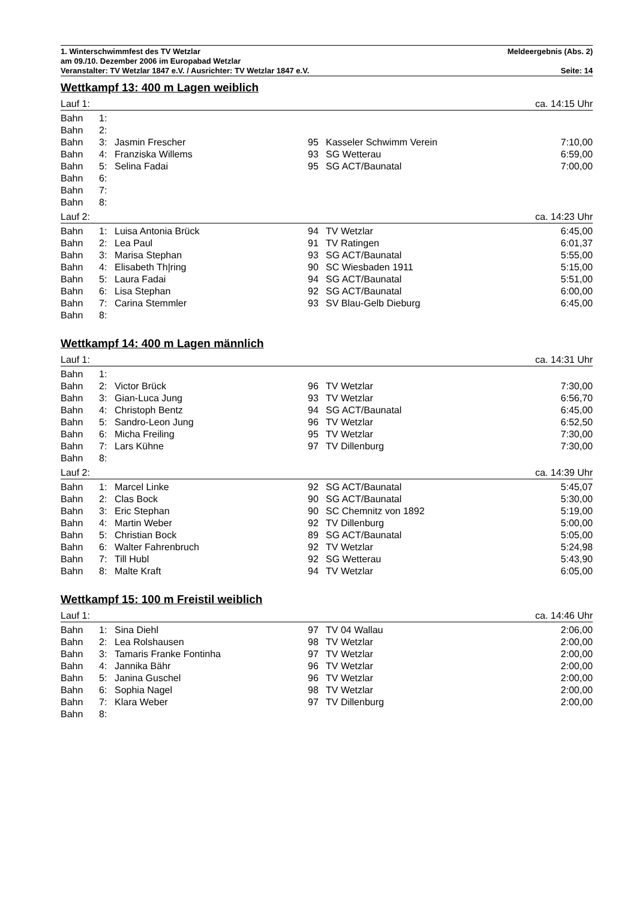1. Winterschwimmfest des TV Wetzlar Meldeergebnis (Abs. 2)
am 09./10. Dezember 2006 im Europabad Wetzlar
Veranstalter: TV Wetzlar 1847 e.V. / Ausrichter: TV Wetzlar 1847 e.V. Seite: 14
Wettkampf 13: 400 m Lagen weiblich
Lauf 1: ca. 14:15 Uhr
| Bahn | 1: | | | | |
| Bahn | 2: | | | | |
| Bahn | 3: | Jasmin Frescher | 95 | Kasseler Schwimm Verein | 7:10,00 |
| Bahn | 4: | Franziska Willems | 93 | SG Wetterau | 6:59,00 |
| Bahn | 5: | Selina Fadai | 95 | SG ACT/Baunatal | 7:00,00 |
| Bahn | 6: | | | | |
| Bahn | 7: | | | | |
| Bahn | 8: | | | | |
Lauf 2: ca. 14:23 Uhr
| Bahn | 1: | Luisa Antonia Brück | 94 | TV Wetzlar | 6:45,00 |
| Bahn | 2: | Lea Paul | 91 | TV Ratingen | 6:01,37 |
| Bahn | 3: | Marisa Stephan | 93 | SG ACT/Baunatal | 5:55,00 |
| Bahn | 4: | Elisabeth Th/ring | 90 | SC Wiesbaden 1911 | 5:15,00 |
| Bahn | 5: | Laura Fadai | 94 | SG ACT/Baunatal | 5:51,00 |
| Bahn | 6: | Lisa Stephan | 92 | SG ACT/Baunatal | 6:00,00 |
| Bahn | 7: | Carina Stemmler | 93 | SV Blau-Gelb Dieburg | 6:45,00 |
| Bahn | 8: | | | | |
Wettkampf 14: 400 m Lagen männlich
Lauf 1: ca. 14:31 Uhr
| Bahn | 1: | | | | |
| Bahn | 2: | Victor Brück | 96 | TV Wetzlar | 7:30,00 |
| Bahn | 3: | Gian-Luca Jung | 93 | TV Wetzlar | 6:56,70 |
| Bahn | 4: | Christoph Bentz | 94 | SG ACT/Baunatal | 6:45,00 |
| Bahn | 5: | Sandro-Leon Jung | 96 | TV Wetzlar | 6:52,50 |
| Bahn | 6: | Micha Freiling | 95 | TV Wetzlar | 7:30,00 |
| Bahn | 7: | Lars Kühne | 97 | TV Dillenburg | 7:30,00 |
| Bahn | 8: | | | | |
Lauf 2: ca. 14:39 Uhr
| Bahn | 1: | Marcel Linke | 92 | SG ACT/Baunatal | 5:45,07 |
| Bahn | 2: | Clas Bock | 90 | SG ACT/Baunatal | 5:30,00 |
| Bahn | 3: | Eric Stephan | 90 | SC Chemnitz von 1892 | 5:19,00 |
| Bahn | 4: | Martin Weber | 92 | TV Dillenburg | 5:00,00 |
| Bahn | 5: | Christian Bock | 89 | SG ACT/Baunatal | 5:05,00 |
| Bahn | 6: | Walter Fahrenbruch | 92 | TV Wetzlar | 5:24,98 |
| Bahn | 7: | Till Hubl | 92 | SG Wetterau | 5:43,90 |
| Bahn | 8: | Malte Kraft | 94 | TV Wetzlar | 6:05,00 |
Wettkampf 15: 100 m Freistil weiblich
Lauf 1: ca. 14:46 Uhr
| Bahn | 1: | Sina Diehl | 97 | TV 04 Wallau | 2:06,00 |
| Bahn | 2: | Lea Rolshausen | 98 | TV Wetzlar | 2:00,00 |
| Bahn | 3: | Tamaris Franke Fontinha | 97 | TV Wetzlar | 2:00,00 |
| Bahn | 4: | Jannika Bähr | 96 | TV Wetzlar | 2:00,00 |
| Bahn | 5: | Janina Guschel | 96 | TV Wetzlar | 2:00,00 |
| Bahn | 6: | Sophia Nagel | 98 | TV Wetzlar | 2:00,00 |
| Bahn | 7: | Klara Weber | 97 | TV Dillenburg | 2:00,00 |
| Bahn | 8: | | | | |